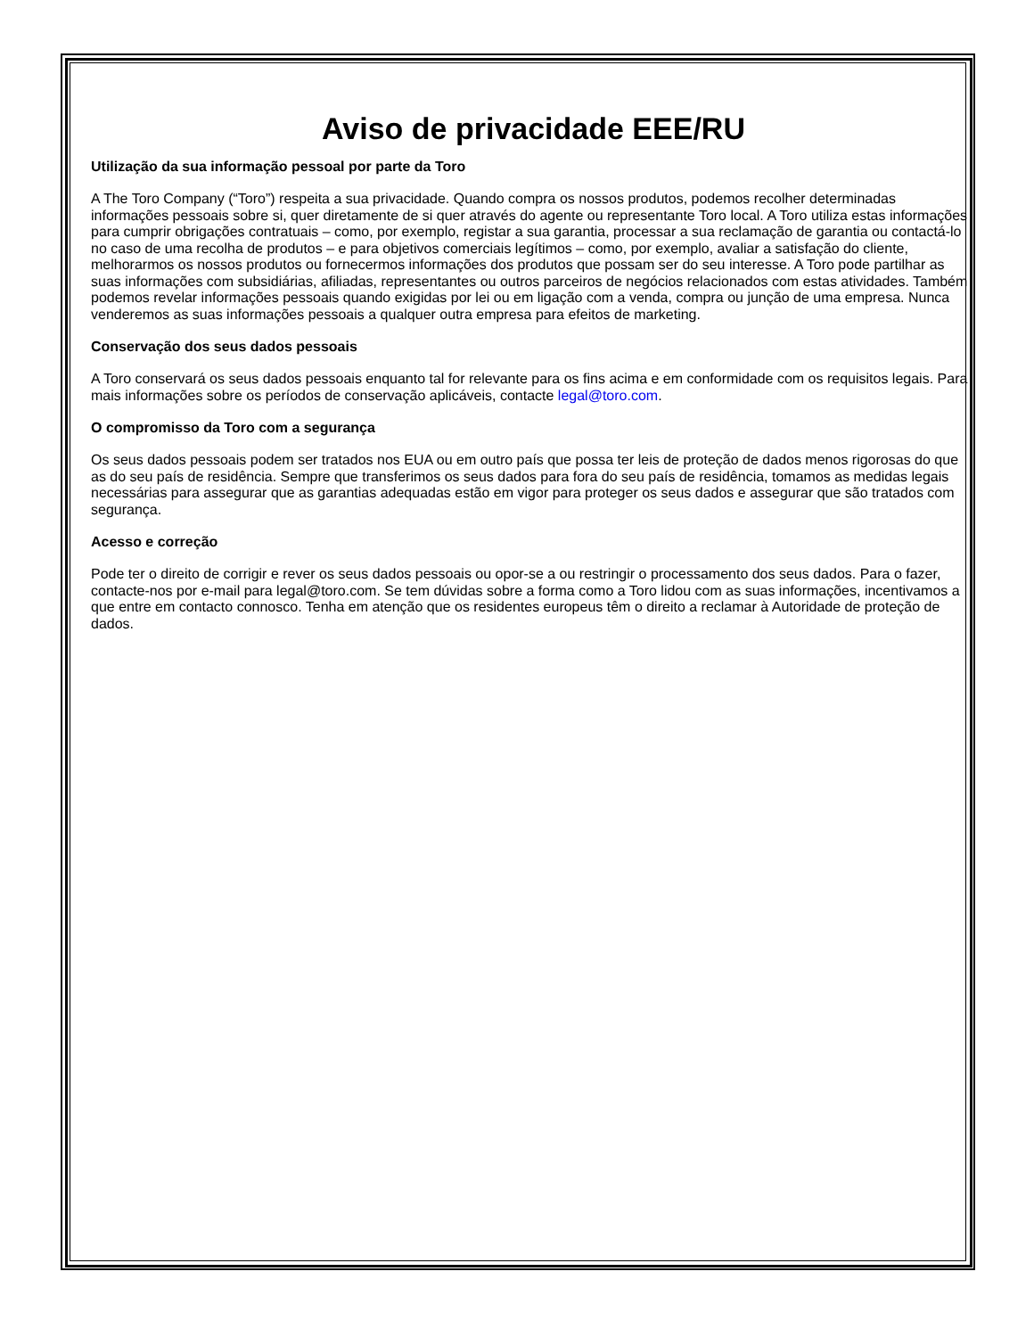Aviso de privacidade EEE/RU
Utilização da sua informação pessoal por parte da Toro
A The Toro Company (“Toro”) respeita a sua privacidade. Quando compra os nossos produtos, podemos recolher determinadas informações pessoais sobre si, quer diretamente de si quer através do agente ou representante Toro local. A Toro utiliza estas informações para cumprir obrigações contratuais – como, por exemplo, registar a sua garantia, processar a sua reclamação de garantia ou contactá-lo no caso de uma recolha de produtos – e para objetivos comerciais legítimos – como, por exemplo, avaliar a satisfação do cliente, melhorarmos os nossos produtos ou fornecermos informações dos produtos que possam ser do seu interesse. A Toro pode partilhar as suas informações com subsidiárias, afiliadas, representantes ou outros parceiros de negócios relacionados com estas atividades. Também podemos revelar informações pessoais quando exigidas por lei ou em ligação com a venda, compra ou junção de uma empresa. Nunca venderemos as suas informações pessoais a qualquer outra empresa para efeitos de marketing.
Conservação dos seus dados pessoais
A Toro conservará os seus dados pessoais enquanto tal for relevante para os fins acima e em conformidade com os requisitos legais. Para mais informações sobre os períodos de conservação aplicáveis, contacte legal@toro.com.
O compromisso da Toro com a segurança
Os seus dados pessoais podem ser tratados nos EUA ou em outro país que possa ter leis de proteção de dados menos rigorosas do que as do seu país de residência. Sempre que transferimos os seus dados para fora do seu país de residência, tomamos as medidas legais necessárias para assegurar que as garantias adequadas estão em vigor para proteger os seus dados e assegurar que são tratados com segurança.
Acesso e correção
Pode ter o direito de corrigir e rever os seus dados pessoais ou opor-se a ou restringir o processamento dos seus dados. Para o fazer, contacte-nos por e-mail para legal@toro.com. Se tem dúvidas sobre a forma como a Toro lidou com as suas informações, incentivamos a que entre em contacto connosco. Tenha em atenção que os residentes europeus têm o direito a reclamar à Autoridade de proteção de dados.